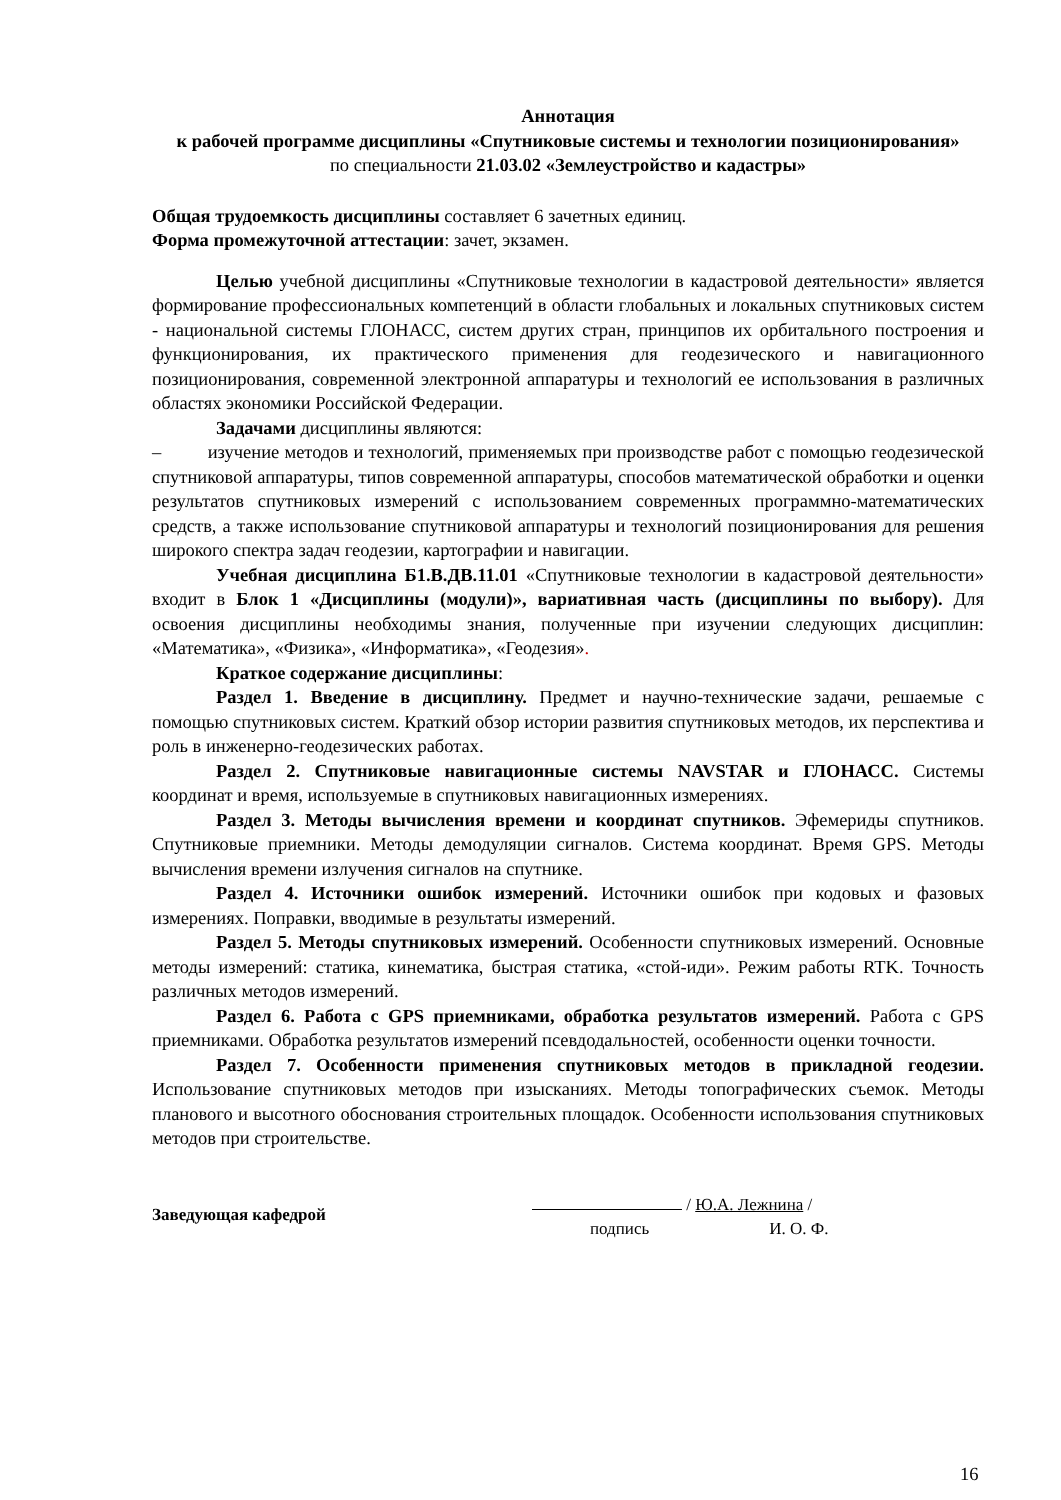Аннотация
к рабочей программе дисциплины «Спутниковые системы и технологии позиционирования»
по специальности 21.03.02 «Землеустройство и кадастры»
Общая трудоемкость дисциплины составляет 6 зачетных единиц.
Форма промежуточной аттестации: зачет, экзамен.
Целью учебной дисциплины «Спутниковые технологии в кадастровой деятельности» является формирование профессиональных компетенций в области глобальных и локальных спутниковых систем - национальной системы ГЛОНАСС, систем других стран, принципов их орбитального построения и функционирования, их практического применения для геодезического и навигационного позиционирования, современной электронной аппаратуры и технологий ее использования в различных областях экономики Российской Федерации.
Задачами дисциплины являются:
– изучение методов и технологий, применяемых при производстве работ с помощью геодезической спутниковой аппаратуры, типов современной аппаратуры, способов математической обработки и оценки результатов спутниковых измерений с использованием современных программно-математических средств, а также использование спутниковой аппаратуры и технологий позиционирования для решения широкого спектра задач геодезии, картографии и навигации.
Учебная дисциплина Б1.В.ДВ.11.01 «Спутниковые технологии в кадастровой деятельности» входит в Блок 1 «Дисциплины (модули)», вариативная часть (дисциплины по выбору). Для освоения дисциплины необходимы знания, полученные при изучении следующих дисциплин: «Математика», «Физика», «Информатика», «Геодезия».
Краткое содержание дисциплины:
Раздел 1. Введение в дисциплину. Предмет и научно-технические задачи, решаемые с помощью спутниковых систем. Краткий обзор истории развития спутниковых методов, их перспектива и роль в инженерно-геодезических работах.
Раздел 2. Спутниковые навигационные системы NAVSTAR и ГЛОНАСС. Системы координат и время, используемые в спутниковых навигационных измерениях.
Раздел 3. Методы вычисления времени и координат спутников. Эфемериды спутников. Спутниковые приемники. Методы демодуляции сигналов. Система координат. Время GPS. Методы вычисления времени излучения сигналов на спутнике.
Раздел 4. Источники ошибок измерений. Источники ошибок при кодовых и фазовых измерениях. Поправки, вводимые в результаты измерений.
Раздел 5. Методы спутниковых измерений. Особенности спутниковых измерений. Основные методы измерений: статика, кинематика, быстрая статика, «стой-иди». Режим работы RTK. Точность различных методов измерений.
Раздел 6. Работа с GPS приемниками, обработка результатов измерений. Работа с GPS приемниками. Обработка результатов измерений псевдодальностей, особенности оценки точности.
Раздел 7. Особенности применения спутниковых методов в прикладной геодезии. Использование спутниковых методов при изысканиях. Методы топографических съемок. Методы планового и высотного обоснования строительных площадок. Особенности использования спутниковых методов при строительстве.
Заведующая кафедрой
/ Ю.А. Лежнина /
подпись И. О. Ф.
16